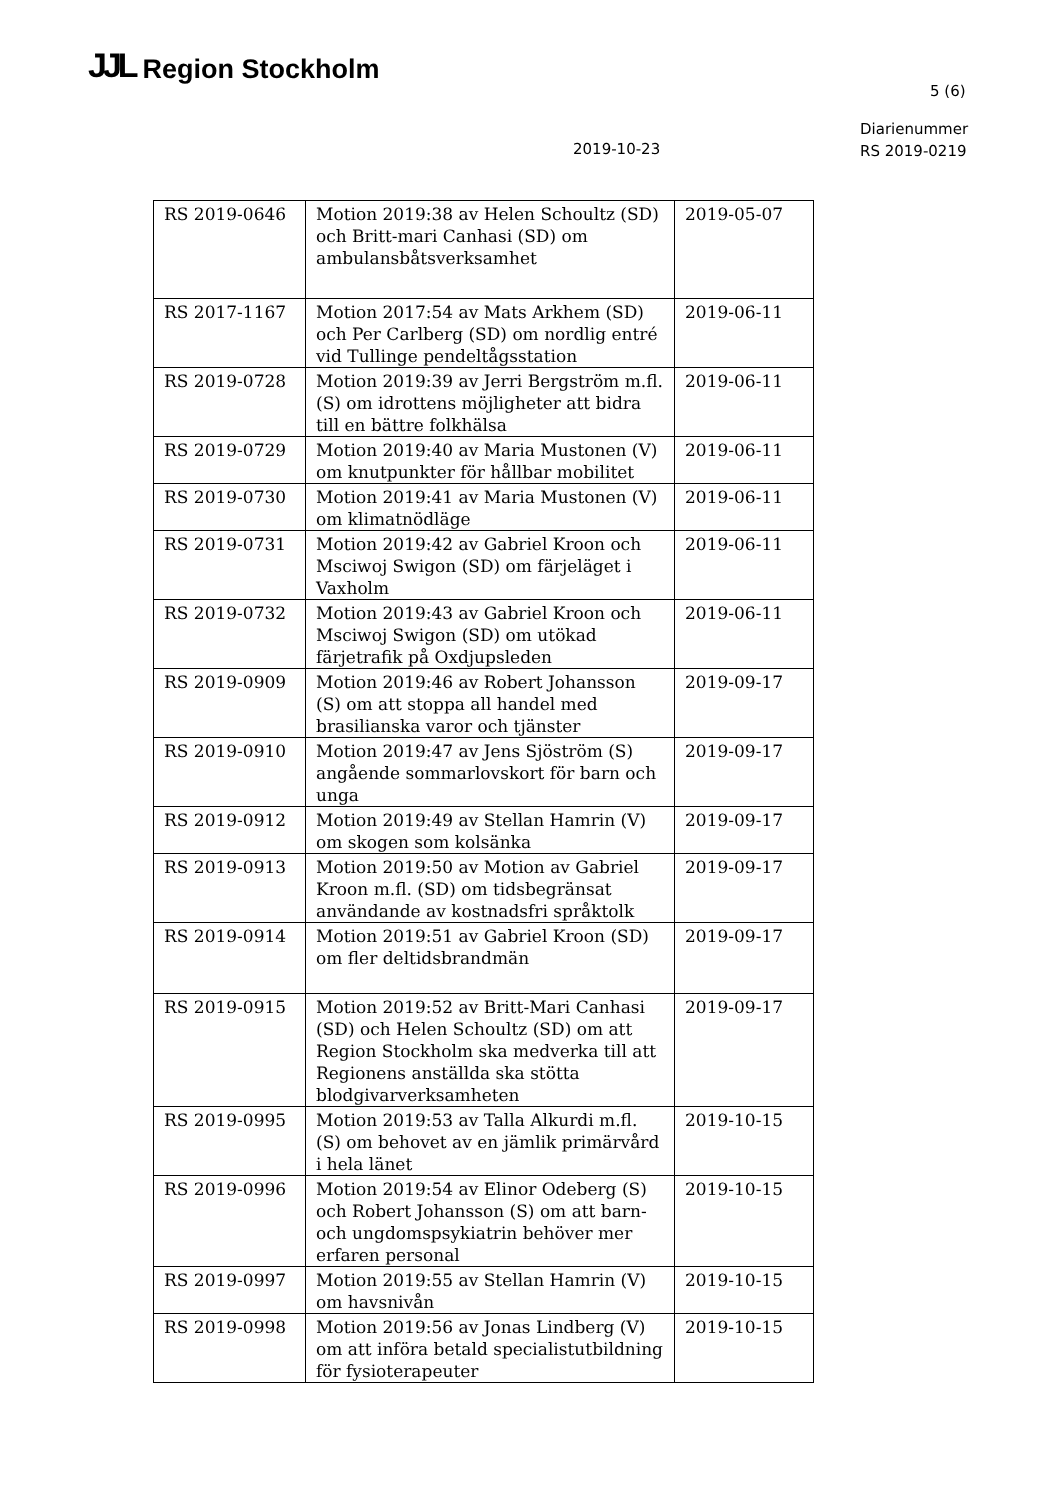JJL Region Stockholm
5 (6)
Diarienummer
RS 2019-0219
2019-10-23
| RS 2019-0646 | Motion 2019:38 av Helen Schoultz (SD) och Britt-mari Canhasi (SD) om ambulansbåtsverksamhet | 2019-05-07 |
| RS 2017-1167 | Motion 2017:54 av Mats Arkhem (SD) och Per Carlberg (SD) om nordlig entré vid Tullinge pendeltågsstation | 2019-06-11 |
| RS 2019-0728 | Motion 2019:39 av Jerri Bergström m.fl. (S) om idrottens möjligheter att bidra till en bättre folkhälsa | 2019-06-11 |
| RS 2019-0729 | Motion 2019:40 av Maria Mustonen (V) om knutpunkter för hållbar mobilitet | 2019-06-11 |
| RS 2019-0730 | Motion 2019:41 av Maria Mustonen (V) om klimatnödläge | 2019-06-11 |
| RS 2019-0731 | Motion 2019:42 av Gabriel Kroon och Msciwoj Swigon (SD) om färjeläget i Vaxholm | 2019-06-11 |
| RS 2019-0732 | Motion 2019:43 av Gabriel Kroon och Msciwoj Swigon (SD) om utökad färjetrafik på Oxdjupsleden | 2019-06-11 |
| RS 2019-0909 | Motion 2019:46 av Robert Johansson (S) om att stoppa all handel med brasilianska varor och tjänster | 2019-09-17 |
| RS 2019-0910 | Motion 2019:47 av Jens Sjöström (S) angående sommarlovskort för barn och unga | 2019-09-17 |
| RS 2019-0912 | Motion 2019:49 av Stellan Hamrin (V) om skogen som kolsänka | 2019-09-17 |
| RS 2019-0913 | Motion 2019:50 av Motion av Gabriel Kroon m.fl. (SD) om tidsbegränsat användande av kostnadsfri språktolk | 2019-09-17 |
| RS 2019-0914 | Motion 2019:51 av Gabriel Kroon (SD) om fler deltidsbrandmän | 2019-09-17 |
| RS 2019-0915 | Motion 2019:52 av Britt-Mari Canhasi (SD) och Helen Schoultz (SD) om att Region Stockholm ska medverka till att Regionens anställda ska stötta blodgivarverksamheten | 2019-09-17 |
| RS 2019-0995 | Motion 2019:53 av Talla Alkurdi m.fl. (S) om behovet av en jämlik primärvård i hela länet | 2019-10-15 |
| RS 2019-0996 | Motion 2019:54 av Elinor Odeberg (S) och Robert Johansson (S) om att barn- och ungdomspsykiatrin behöver mer erfaren personal | 2019-10-15 |
| RS 2019-0997 | Motion 2019:55 av Stellan Hamrin (V) om havsnivån | 2019-10-15 |
| RS 2019-0998 | Motion 2019:56 av Jonas Lindberg (V) om att införa betald specialistutbildning för fysioterapeuter | 2019-10-15 |